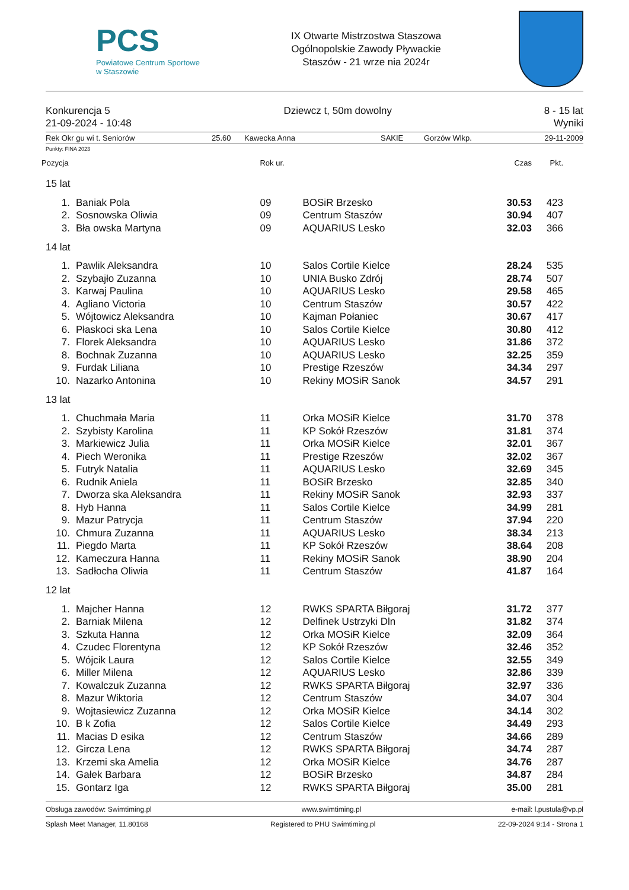PCS
Powiatowe Centrum Sportowe
w Staszowie
IX Otwarte Mistrzostwa Staszowa
Ogólnopolskie Zawody Pływackie
Staszów - 21 wrze nia 2024r
Konkurencja 5
21-09-2024 - 10:48
Dziewcz t, 50m dowolny 8 - 15 lat
Wyniki
Rek Okr gu wi t. Seniorów 25.60 Kawecka Anna SAKIE Gorzów Wlkp. 29-11-2009
Punkty: FINA 2023
| Pozycja | | Rok ur. | | Czas | Pkt. |
| --- | --- | --- | --- | --- | --- |
| 15 lat | | | | | |
| 1. | Baniak Pola | 09 | BOSiR Brzesko | 30.53 | 423 |
| 2. | Sosnowska Oliwia | 09 | Centrum Staszów | 30.94 | 407 |
| 3. | Bła owska Martyna | 09 | AQUARIUS Lesko | 32.03 | 366 |
| 14 lat | | | | | |
| 1. | Pawlik Aleksandra | 10 | Salos Cortile Kielce | 28.24 | 535 |
| 2. | Szybajło Zuzanna | 10 | UNIA Busko Zdrój | 28.74 | 507 |
| 3. | Karwaj Paulina | 10 | AQUARIUS Lesko | 29.58 | 465 |
| 4. | Agliano Victoria | 10 | Centrum Staszów | 30.57 | 422 |
| 5. | Wójtowicz Aleksandra | 10 | Kajman Połaniec | 30.67 | 417 |
| 6. | Płaskoci ska Lena | 10 | Salos Cortile Kielce | 30.80 | 412 |
| 7. | Florek Aleksandra | 10 | AQUARIUS Lesko | 31.86 | 372 |
| 8. | Bochnak Zuzanna | 10 | AQUARIUS Lesko | 32.25 | 359 |
| 9. | Furdak Liliana | 10 | Prestige Rzeszów | 34.34 | 297 |
| 10. | Nazarko Antonina | 10 | Rekiny MOSiR Sanok | 34.57 | 291 |
| 13 lat | | | | | |
| 1. | Chuchmała Maria | 11 | Orka MOSiR Kielce | 31.70 | 378 |
| 2. | Szybisty Karolina | 11 | KP Sokół Rzeszów | 31.81 | 374 |
| 3. | Markiewicz Julia | 11 | Orka MOSiR Kielce | 32.01 | 367 |
| 4. | Piech Weronika | 11 | Prestige Rzeszów | 32.02 | 367 |
| 5. | Futryk Natalia | 11 | AQUARIUS Lesko | 32.69 | 345 |
| 6. | Rudnik Aniela | 11 | BOSiR Brzesko | 32.85 | 340 |
| 7. | Dworza ska Aleksandra | 11 | Rekiny MOSiR Sanok | 32.93 | 337 |
| 8. | Hyb Hanna | 11 | Salos Cortile Kielce | 34.99 | 281 |
| 9. | Mazur Patrycja | 11 | Centrum Staszów | 37.94 | 220 |
| 10. | Chmura Zuzanna | 11 | AQUARIUS Lesko | 38.34 | 213 |
| 11. | Piegdo Marta | 11 | KP Sokół Rzeszów | 38.64 | 208 |
| 12. | Kameczura Hanna | 11 | Rekiny MOSiR Sanok | 38.90 | 204 |
| 13. | Sadłocha Oliwia | 11 | Centrum Staszów | 41.87 | 164 |
| 12 lat | | | | | |
| 1. | Majcher Hanna | 12 | RWKS SPARTA Biłgoraj | 31.72 | 377 |
| 2. | Barniak Milena | 12 | Delfinek Ustrzyki Dln | 31.82 | 374 |
| 3. | Szkuta Hanna | 12 | Orka MOSiR Kielce | 32.09 | 364 |
| 4. | Czudec Florentyna | 12 | KP Sokół Rzeszów | 32.46 | 352 |
| 5. | Wójcik Laura | 12 | Salos Cortile Kielce | 32.55 | 349 |
| 6. | Miller Milena | 12 | AQUARIUS Lesko | 32.86 | 339 |
| 7. | Kowalczuk Zuzanna | 12 | RWKS SPARTA Biłgoraj | 32.97 | 336 |
| 8. | Mazur Wiktoria | 12 | Centrum Staszów | 34.07 | 304 |
| 9. | Wojtasiewicz Zuzanna | 12 | Orka MOSiR Kielce | 34.14 | 302 |
| 10. | B k Zofia | 12 | Salos Cortile Kielce | 34.49 | 293 |
| 11. | Macias D esika | 12 | Centrum Staszów | 34.66 | 289 |
| 12. | Gircza Lena | 12 | RWKS SPARTA Biłgoraj | 34.74 | 287 |
| 13. | Krzemi ska Amelia | 12 | Orka MOSiR Kielce | 34.76 | 287 |
| 14. | Gałek Barbara | 12 | BOSiR Brzesko | 34.87 | 284 |
| 15. | Gontarz Iga | 12 | RWKS SPARTA Biłgoraj | 35.00 | 281 |
Obsługa zawodów: Swimtiming.pl www.swimtiming.pl e-mail: l.pustula@vp.pl
Splash Meet Manager, 11.80168 Registered to PHU Swimtiming.pl 22-09-2024 9:14 - Strona 1